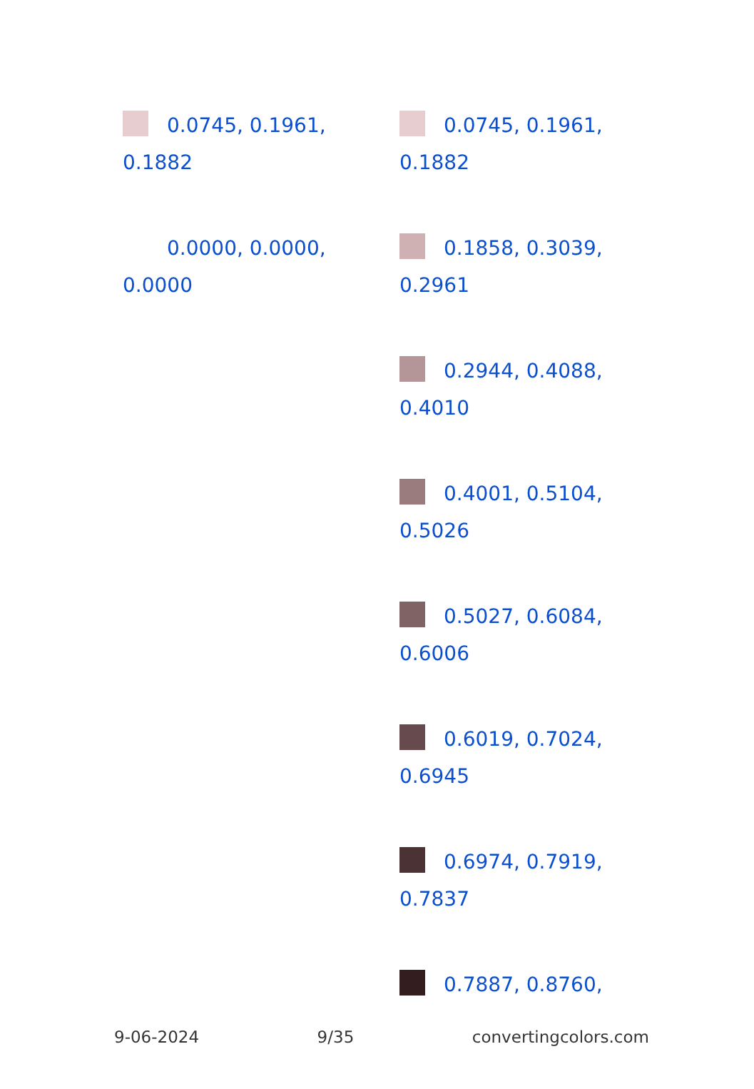0.0745, 0.1961,
0.1882
0.0000, 0.0000,
0.0000
0.0745, 0.1961,
0.1882
0.1858, 0.3039,
0.2961
0.2944, 0.4088,
0.4010
0.4001, 0.5104,
0.5026
0.5027, 0.6084,
0.6006
0.6019, 0.7024,
0.6945
0.6974, 0.7919,
0.7837
0.7887, 0.8760,
9-06-2024 9/35 convertingcolors.com